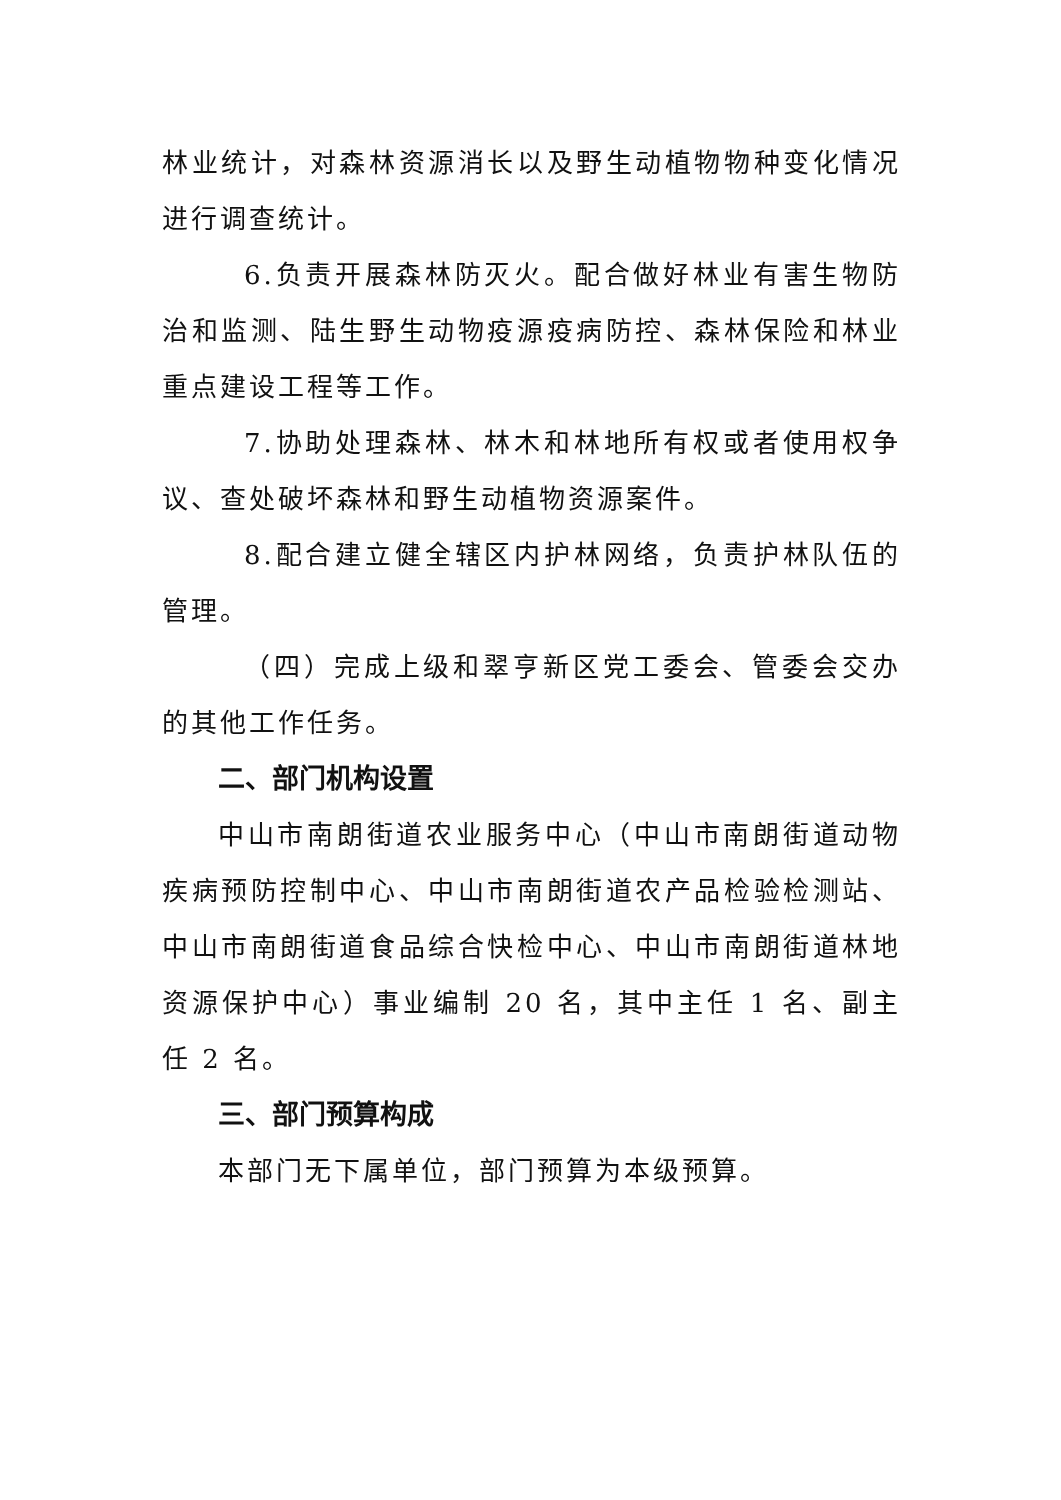林业统计，对森林资源消长以及野生动植物物种变化情况进行调查统计。
6.负责开展森林防灭火。配合做好林业有害生物防治和监测、陆生野生动物疫源疫病防控、森林保险和林业重点建设工程等工作。
7.协助处理森林、林木和林地所有权或者使用权争议、查处破坏森林和野生动植物资源案件。
8.配合建立健全辖区内护林网络，负责护林队伍的管理。
（四）完成上级和翠亨新区党工委会、管委会交办的其他工作任务。
二、部门机构设置
中山市南朗街道农业服务中心（中山市南朗街道动物疾病预防控制中心、中山市南朗街道农产品检验检测站、中山市南朗街道食品综合快检中心、中山市南朗街道林地资源保护中心）事业编制 20 名，其中主任 1 名、副主任 2 名。
三、部门预算构成
本部门无下属单位，部门预算为本级预算。